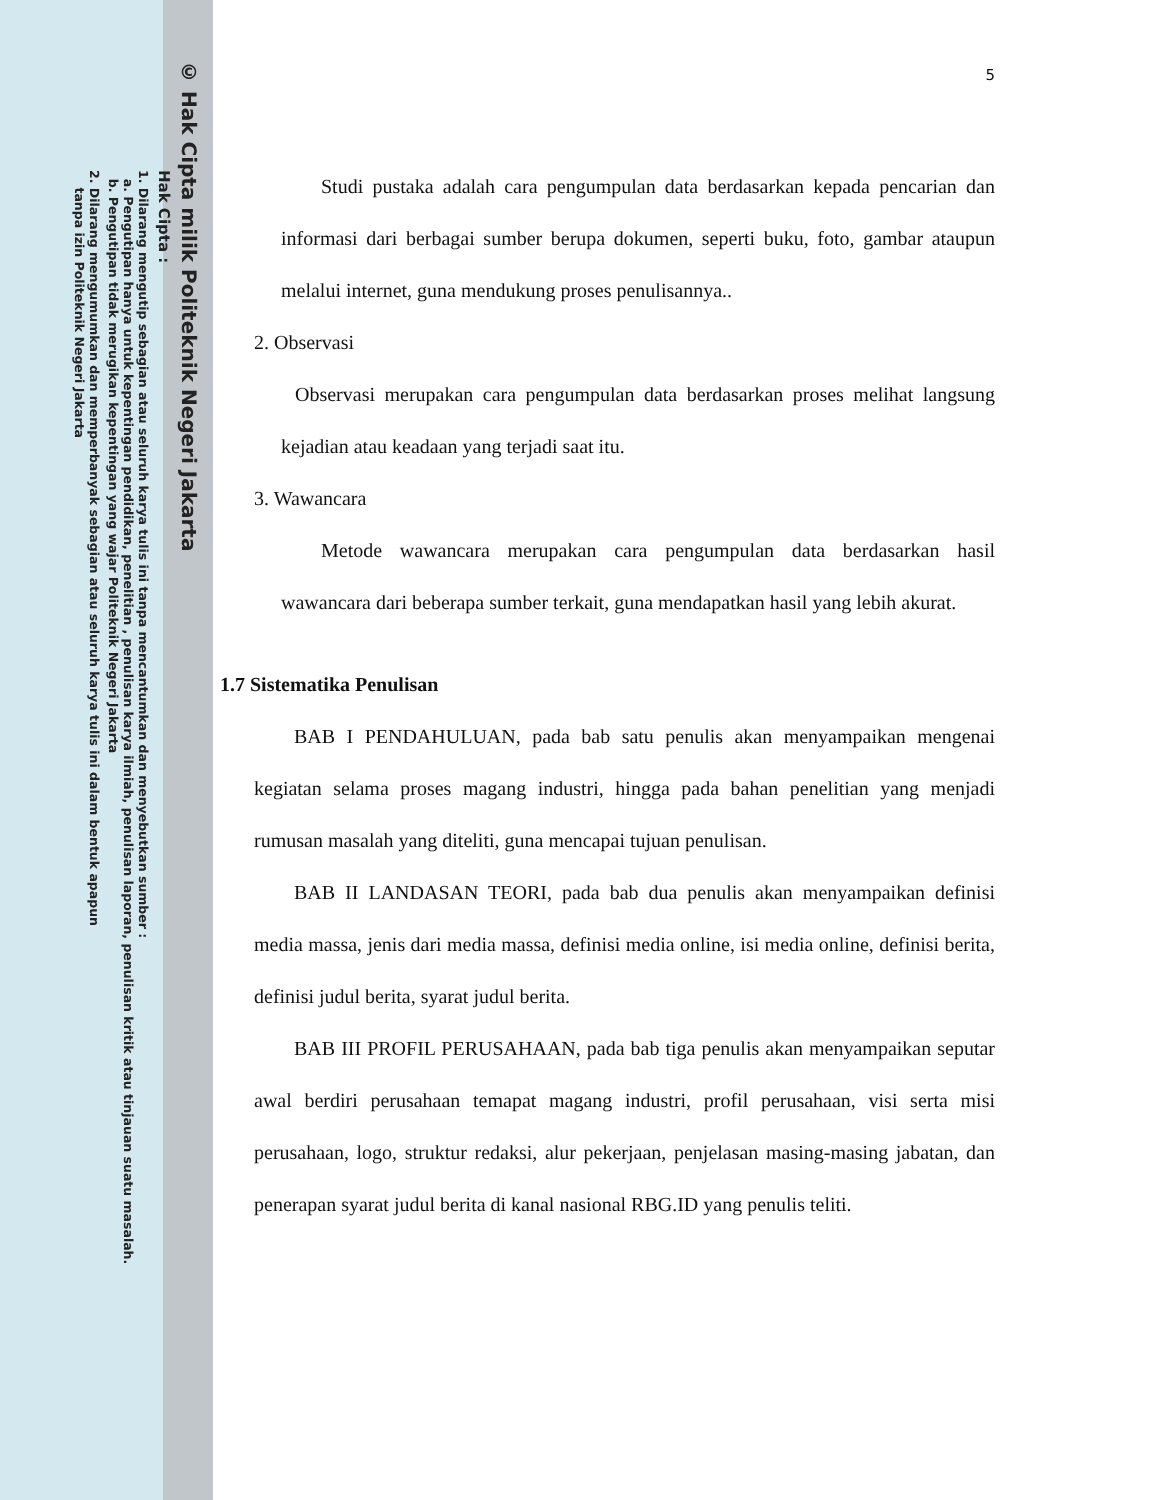© Hak Cipta milik Politeknik Negeri Jakarta
Hak Cipta :
1. Dilarang mengutip sebagian atau seluruh karya tulis ini tanpa mencantumkan dan menyebutkan sumber :
a. Pengutipan hanya untuk kepentingan pendidikan, penelitian , penulisan karya ilmiah, penulisan laporan, penulisan kritik atau tinjauan suatu masalah.
b. Pengutipan tidak merugikan kepentingan yang wajar Politeknik Negeri Jakarta
2. Dilarang mengumumkan dan memperbanyak sebagian atau seluruh karya tulis ini dalam bentuk apapun
tanpa izin Politeknik Negeri Jakarta
5
Studi pustaka adalah cara pengumpulan data berdasarkan kepada pencarian dan informasi dari berbagai sumber berupa dokumen, seperti buku, foto, gambar ataupun melalui internet, guna mendukung proses penulisannya..
2. Observasi
Observasi merupakan cara pengumpulan data berdasarkan proses melihat langsung kejadian atau keadaan yang terjadi saat itu.
3. Wawancara
Metode wawancara merupakan cara pengumpulan data berdasarkan hasil wawancara dari beberapa sumber terkait, guna mendapatkan hasil yang lebih akurat.
1.7 Sistematika Penulisan
BAB I PENDAHULUAN, pada bab satu penulis akan menyampaikan mengenai kegiatan selama proses magang industri, hingga pada bahan penelitian yang menjadi rumusan masalah yang diteliti, guna mencapai tujuan penulisan.
BAB II LANDASAN TEORI, pada bab dua penulis akan menyampaikan definisi media massa, jenis dari media massa, definisi media online, isi media online, definisi berita, definisi judul berita, syarat judul berita.
BAB III PROFIL PERUSAHAAN, pada bab tiga penulis akan menyampaikan seputar awal berdiri perusahaan temapat magang industri, profil perusahaan, visi serta misi perusahaan, logo, struktur redaksi, alur pekerjaan, penjelasan masing-masing jabatan, dan penerapan syarat judul berita di kanal nasional RBG.ID yang penulis teliti.